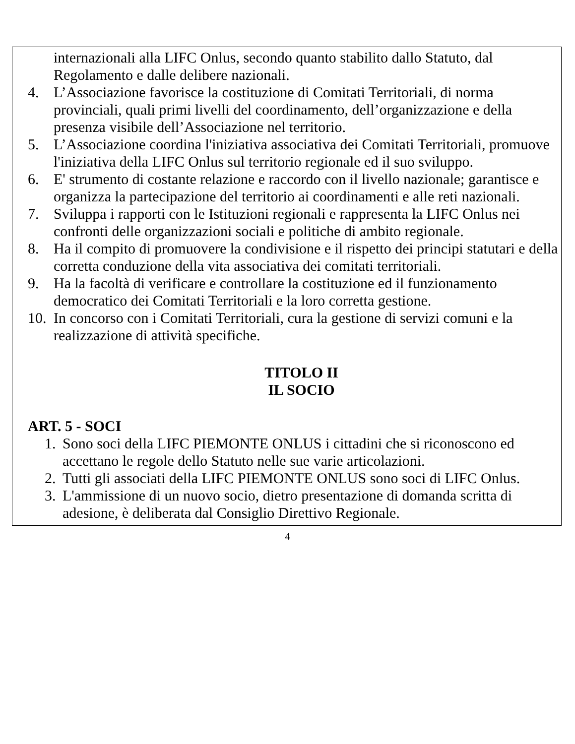internazionali alla LIFC Onlus, secondo quanto stabilito dallo Statuto, dal Regolamento e dalle delibere nazionali.
4. L’Associazione favorisce la costituzione di Comitati Territoriali, di norma provinciali, quali primi livelli del coordinamento, dell’organizzazione e della presenza visibile dell’Associazione nel territorio.
5. L’Associazione coordina l'iniziativa associativa dei Comitati Territoriali, promuove l'iniziativa della LIFC Onlus sul territorio regionale ed il suo sviluppo.
6. E' strumento di costante relazione e raccordo con il livello nazionale; garantisce e organizza la partecipazione del territorio ai coordinamenti e alle reti nazionali.
7. Sviluppa i rapporti con le Istituzioni regionali e rappresenta la LIFC Onlus nei confronti delle organizzazioni sociali e politiche di ambito regionale.
8. Ha il compito di promuovere la condivisione e il rispetto dei principi statutari e della corretta conduzione della vita associativa dei comitati territoriali.
9. Ha la facoltà di verificare e controllare la costituzione ed il funzionamento democratico dei Comitati Territoriali e la loro corretta gestione.
10.
In concorso con i Comitati Territoriali, cura la gestione di servizi comuni e la realizzazione di attività specifiche.
TITOLO II
IL SOCIO
ART. 5 - SOCI
1. Sono soci della LIFC PIEMONTE ONLUS i cittadini che si riconoscono ed accettano le regole dello Statuto nelle sue varie articolazioni.
2. Tutti gli associati della LIFC PIEMONTE ONLUS sono soci di LIFC Onlus.
3. L'ammissione di un nuovo socio, dietro presentazione di domanda scritta di adesione, è deliberata dal Consiglio Direttivo Regionale.
4